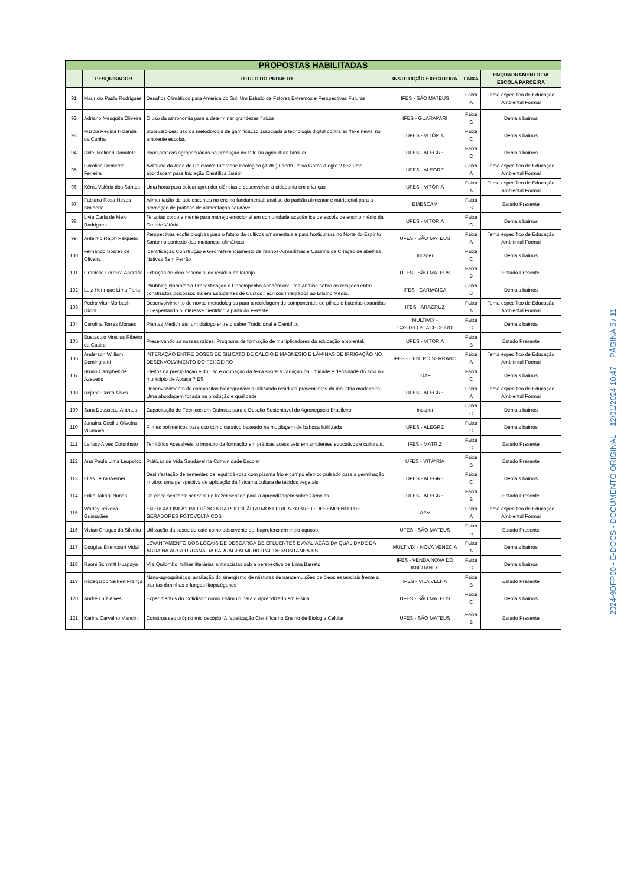| PROPOSTAS HABILITADAS | | | | | |
| | PESQUISADOR | TITULO DO PROJETO | INSTITUIÇÃO EXECUTORA | FAIXA | ENQUADRAMENTO DA ESCOLA PARCEIRA |
| 91 | Maurício Paulo Rodrigues | Desafios Climáticos para América do Sul: Um Estudo de Fatores Extremos e Perspectivas Futuras | IFES - SÃO MATEUS | Faixa A | Tema específico de Educação Ambiental Formal |
| 92 | Adriano Mesquita Oliveira | O uso da astronomia para a determinar grandezas físicas | IFES - GUARAPARI | Faixa C | Demais bairros |
| 93 | Marcia Regina Holanda da Cunha | BioGuardiões: uso da metodologia de gamificação associada a tecnologia digital contra as 'fake news' no ambiente escolar. | UFES - VITÓRIA | Faixa C | Demais bairros |
| 94 | Dirlei Molinari Donatele | Boas práticas agropecuárias na produção do leite na agricultura familiar | UFES - ALEGRE | Faixa C | Demais bairros |
| 95 | Carolina Demetrio Ferreira | Avifauna da Área de Relevante Interesse Ecológico (ARIE) Laerth Paiva Gama Alegre ? ES: uma abordagem para Iniciação Científica Júnior | UFES - ALEGRE | Faixa A | Tema específico de Educação Ambiental Formal |
| 96 | Kênia Valéria dos Santos | Uma horta para cuidar aprender ciências e desenvolver a cidadania em crianças | UFES - VITÓRIA | Faixa A | Tema específico de Educação Ambiental Formal |
| 97 | Fabiana Rosa Neves Smiderle | Alimentação de adolescentes no ensino fundamental: análise do padrão alimentar e nutricional para a promoção de práticas de alimentação saudável. | EMESCAM | Faixa B | Estado Presente |
| 98 | Livia Carla de Melo Rodrigues | Terapias corpo e mente para manejo emocional em comunidade acadêmica de escola de ensino médio da Grande Vitória | UFES - VITÓRIA | Faixa C | Demais bairros |
| 99 | Antelmo Ralph Falqueto | Perspectivas ecofisiológicas para o futuro da cultivos ornamentais e para horticultura no Norte do Espírito Santo no contexto das mudanças climáticas | UFES - SÃO MATEUS | Faixa A | Tema específico de Educação Ambiental Formal |
| 100 | Fernando Soares de Oliveira | Identificação Construção e Georreferenciamento de Ninhos-Armadilhas e Casinha de Criação de abelhas Nativas Sem Ferrão | Incaper | Faixa C | Demais bairros |
| 101 | Gracielle Ferreira Andrade | Extração de óleo essencial do resíduo da laranja | UFES - SÃO MATEUS | Faixa B | Estado Presente |
| 102 | Luiz Henrique Lima Faria | Phubbing Nomofobia Procastinação e Desempenho Acadêmico: uma Análise sobre as relações entre constructos psicossociais em Estudantes de Cursos Técnicos Integrados ao Ensino Médio. | IFES - CARIACICA | Faixa C | Demais bairros |
| 103 | Pedro Vitor Morbach Dixini | Desenvolvimento de novas metodologias para a reciclagem de componentes de pilhas e baterias exauridas - Despertando o interesse científico a partir do e-waste. | IFES - ARACRUZ | Faixa A | Tema específico de Educação Ambiental Formal |
| 104 | Carolina Torres Moraes | Plantas Medicinais: um diálogo entre o saber Tradicional e Científico | MULTIVIX - CASTELO/CACHOEIRO | Faixa C | Demais bairros |
| 105 | Eustaquio Vinicius Ribeiro de Castro | Preservando as nossas raízes: Programa de formação de multiplicadores da educação ambiental. | UFES - VITÓRIA | Faixa B | Estado Presente |
| 106 | Anderson William Dominghetti | INTERAÇÃO ENTRE DOSES DE SILICATO DE CÁLCIO E MAGNÉSIO E LÂMINAS DE IRRIGAÇÃO NO DESENVOLVIMENTO DO FEIJOEIRO | IFES - CENTRO SERRANO | Faixa A | Tema específico de Educação Ambiental Formal |
| 107 | Bruno Campbell de Azevedo | Efeitos da precipitação e do uso e ocupação da terra sobre a variação da umidade e densidade do solo no município de Apiacá ? ES. | IDAF | Faixa C | Demais bairros |
| 108 | Rejane Costa Alves | Desenvolvimento de compósitos biodegradáveis utilizando resíduos provenientes da indústria madeireira: Uma abordagem focada na produção e qualidade | UFES - ALEGRE | Faixa A | Tema específico de Educação Ambiental Formal |
| 109 | Sara Dousseau Arantes | Capacitação de Técnicos em Química para o Desafio Sustentável do Agronegócio Brasileiro | Incaper | Faixa C | Demais bairros |
| 110 | Janaina Cecília Oliveira Villanova | Filmes poliméricos para uso como curativo baseado na mucilagem de babosa liofilizada | UFES - ALEGRE | Faixa C | Demais bairros |
| 111 | Larissy Alves Cotonhoto | Territórios Acessíveis: o impacto da formação em práticas acessíveis em ambientes educativos e culturais. | IFES - MATRIZ | Faixa C | Estado Presente |
| 112 | Ana Paula Lima Leopoldo | Práticas de Vida Saudável na Comunidade Escolar | UFES - VITÃ“RIA | Faixa B | Estado Presente |
| 113 | Elias Terra Werner | Desinfestação de sementes de jequitibá-rosa com plasma frio e campo elétrico pulsado para a germinação in vitro: uma perspectiva de aplicação da física na cultura de tecidos vegetais | UFES - ALEGRE | Faixa C | Demais bairros |
| 114 | Erika Takagi Nunes | Os cinco sentidos: ser sentir e trazer sentido para a aprendizagem sobre Ciências | UFES - ALEGRE | Faixa B | Estado Presente |
| 115 | Warley Teixeira Guimarães | ENERGIA LIMPA? INFLUÊNCIA DA POLUIÇÃO ATMOSFERICA SOBRE O DESEMPENHO DE GERADORES FOTOVOLTAICOS | AEV | Faixa A | Tema específico de Educação Ambiental Formal |
| 116 | Vivian Chagas da Silveira | Utilização da casca de café como adsorvente de ibuprofeno em meio aquoso. | UFES - SÃO MATEUS | Faixa B | Estado Presente |
| 117 | Douglas Bitencourt Vidal | LEVANTAMENTO DOS LOCAIS DE DESCARGA DE EFLUENTES E AVALIAÇÃO DA QUALIDADE DA ÁGUA NA ÁREA URBANA DA BARRAGEM MUNICIPAL DE MONTANHA-ES | MULTIVIX - NOVA VENECIA | Faixa A | Demais bairros |
| 118 | Raoni Schimitt Huapaya | Vila Quilombo: trilhas literárias antirracistas sob a perspectiva de Lima Barreto | IFES - VENDA NOVA DO IMIGRANTE | Faixa C | Demais bairros |
| 119 | Hildegardo Seibert França | Nano-agroquímicos: avaliação do sinergismo de misturas de nanoemulsões de óleos essenciais frente a plantas daninhas e fungos fitopatógenos | IFES - VILA VELHA | Faixa B | Estado Presente |
| 120 | André Luíz Alves | Experimentos do Cotidiano como Estímulo para o Aprendizado em Física | UFES - SÃO MATEUS | Faixa C | Demais bairros |
| 121 | Karina Carvalho Mancini | Construa seu próprio microscópio! Alfabetização Científica no Ensino de Biologia Celular | UFES - SÃO MATEUS | Faixa B | Estado Presente |
2024-9DFP00 - E-DOCS - DOCUMENTO ORIGINAL 12/01/2024 10:47 PÁGINA 5 / 11